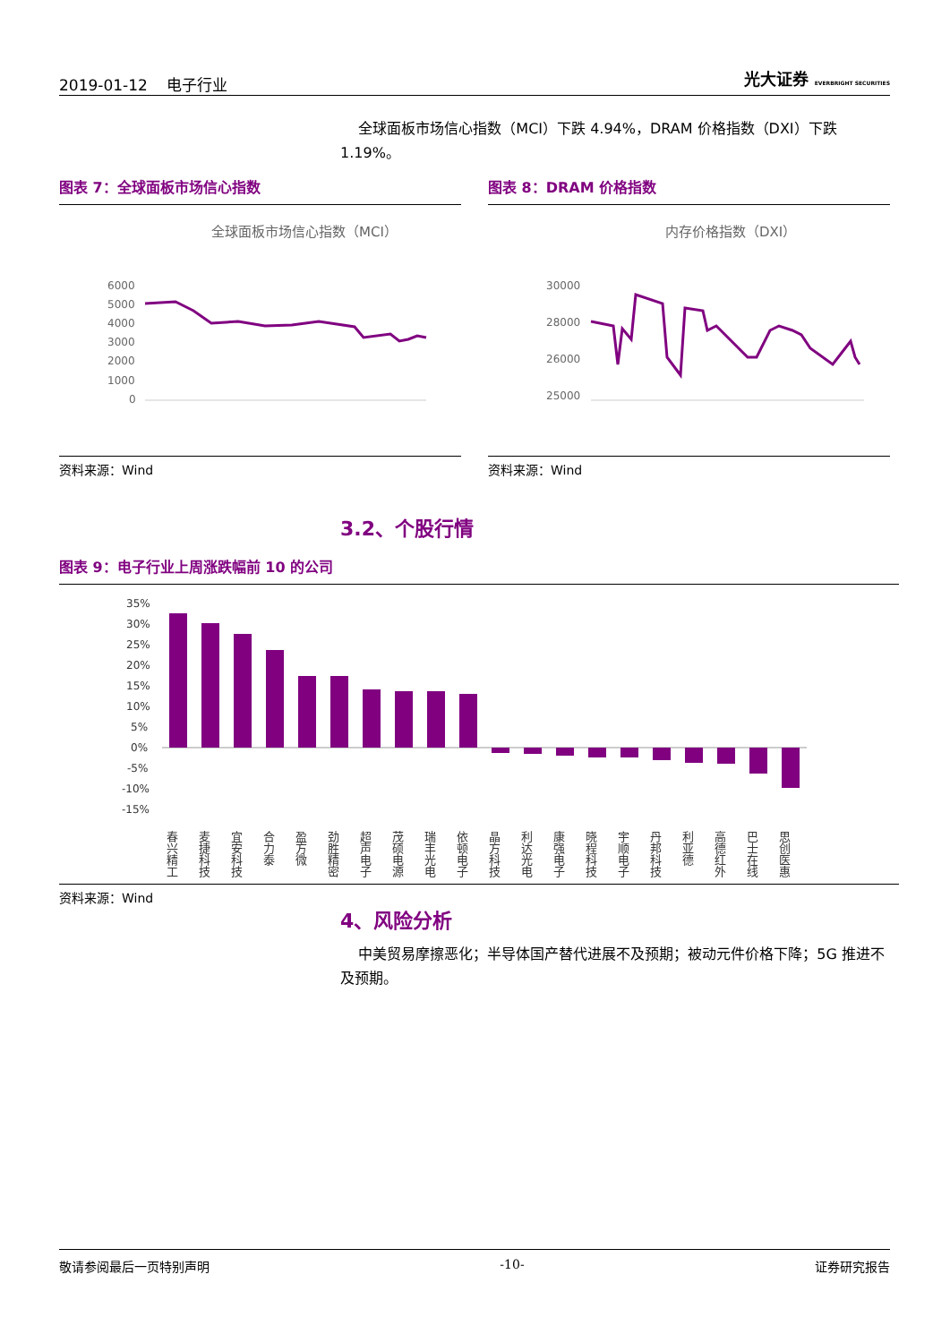2019-01-12 电子行业 光大证券 EVERBRIGHT SECURITIES
全球面板市场信心指数（MCI）下跌 4.94%，DRAM 价格指数（DXI）下跌 1.19%。
图表 7：全球面板市场信心指数
全球面板市场信心指数（MCI）
6000
5000
4000
3000
2000
1000
0
资料来源：Wind
图表 8：DRAM 价格指数
内存价格指数（DXI）
30000
28000
26000
25000
资料来源：Wind
3.2、个股行情
图表 9：电子行业上周涨跌幅前 10 的公司
35%
30%
25%
20%
15%
10%
5%
0%
-5%
-10%
-15%
春兴精工
麦捷科技
宜安科技
合力泰
盈方微
劲胜精密
超声电子
茂硕电源
瑞丰光电
依顿电子
晶方科技
利达光电
康强电子
晓程科技
宇顺电子
丹邦科技
利亚德
高德红外
巴士在线
思创医惠
资料来源：Wind
4、风险分析
中美贸易摩擦恶化；半导体国产替代进展不及预期；被动元件价格下降；5G 推进不及预期。
敬请参阅最后一页特别声明 -10- 证券研究报告